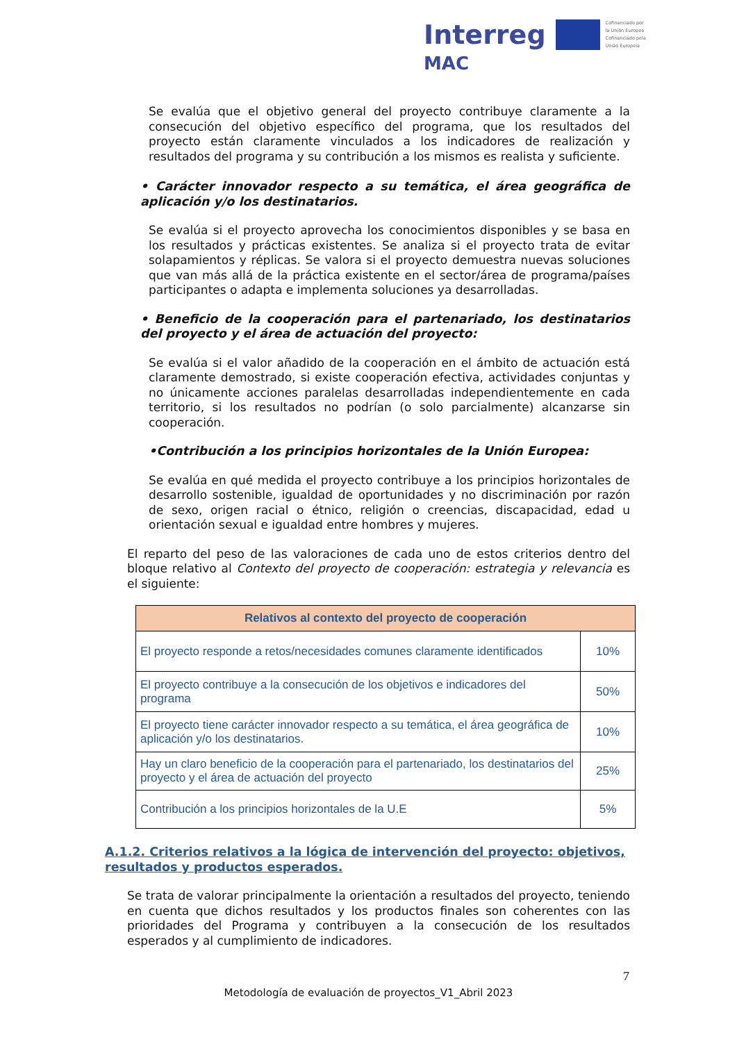Interreg Cofinanciado por
la Unión Europea
Cofinanciado pela
União Europeia
MAC
Se evalúa que el objetivo general del proyecto contribuye claramente a la consecución del objetivo específico del programa, que los resultados del proyecto están claramente vinculados a los indicadores de realización y resultados del programa y su contribución a los mismos es realista y suficiente.
• Carácter innovador respecto a su temática, el área geográfica de aplicación y/o los destinatarios.
Se evalúa si el proyecto aprovecha los conocimientos disponibles y se basa en los resultados y prácticas existentes. Se analiza si el proyecto trata de evitar solapamientos y réplicas. Se valora si el proyecto demuestra nuevas soluciones que van más allá de la práctica existente en el sector/área de programa/países participantes o adapta e implementa soluciones ya desarrolladas.
• Beneficio de la cooperación para el partenariado, los destinatarios del proyecto y el área de actuación del proyecto:
Se evalúa si el valor añadido de la cooperación en el ámbito de actuación está claramente demostrado, si existe cooperación efectiva, actividades conjuntas y no únicamente acciones paralelas desarrolladas independientemente en cada territorio, si los resultados no podrían (o solo parcialmente) alcanzarse sin cooperación.
•Contribución a los principios horizontales de la Unión Europea:
Se evalúa en qué medida el proyecto contribuye a los principios horizontales de desarrollo sostenible, igualdad de oportunidades y no discriminación por razón de sexo, origen racial o étnico, religión o creencias, discapacidad, edad u orientación sexual e igualdad entre hombres y mujeres.
El reparto del peso de las valoraciones de cada uno de estos criterios dentro del bloque relativo al Contexto del proyecto de cooperación: estrategia y relevancia es el siguiente:
| Relativos al contexto del proyecto de cooperación | |
| --- | --- |
| El proyecto responde a retos/necesidades comunes claramente identificados | 10% |
| El proyecto contribuye a la consecución de los objetivos e indicadores del programa | 50% |
| El proyecto tiene carácter innovador respecto a su temática, el área geográfica de aplicación y/o los destinatarios. | 10% |
| Hay un claro beneficio de la cooperación para el partenariado, los destinatarios del proyecto y el área de actuación del proyecto | 25% |
| Contribución a los principios horizontales de la U.E | 5% |
A.1.2. Criterios relativos a la lógica de intervención del proyecto: objetivos, resultados y productos esperados.
Se trata de valorar principalmente la orientación a resultados del proyecto, teniendo en cuenta que dichos resultados y los productos finales son coherentes con las prioridades del Programa y contribuyen a la consecución de los resultados esperados y al cumplimiento de indicadores.
7
Metodología de evaluación de proyectos_V1_Abril 2023